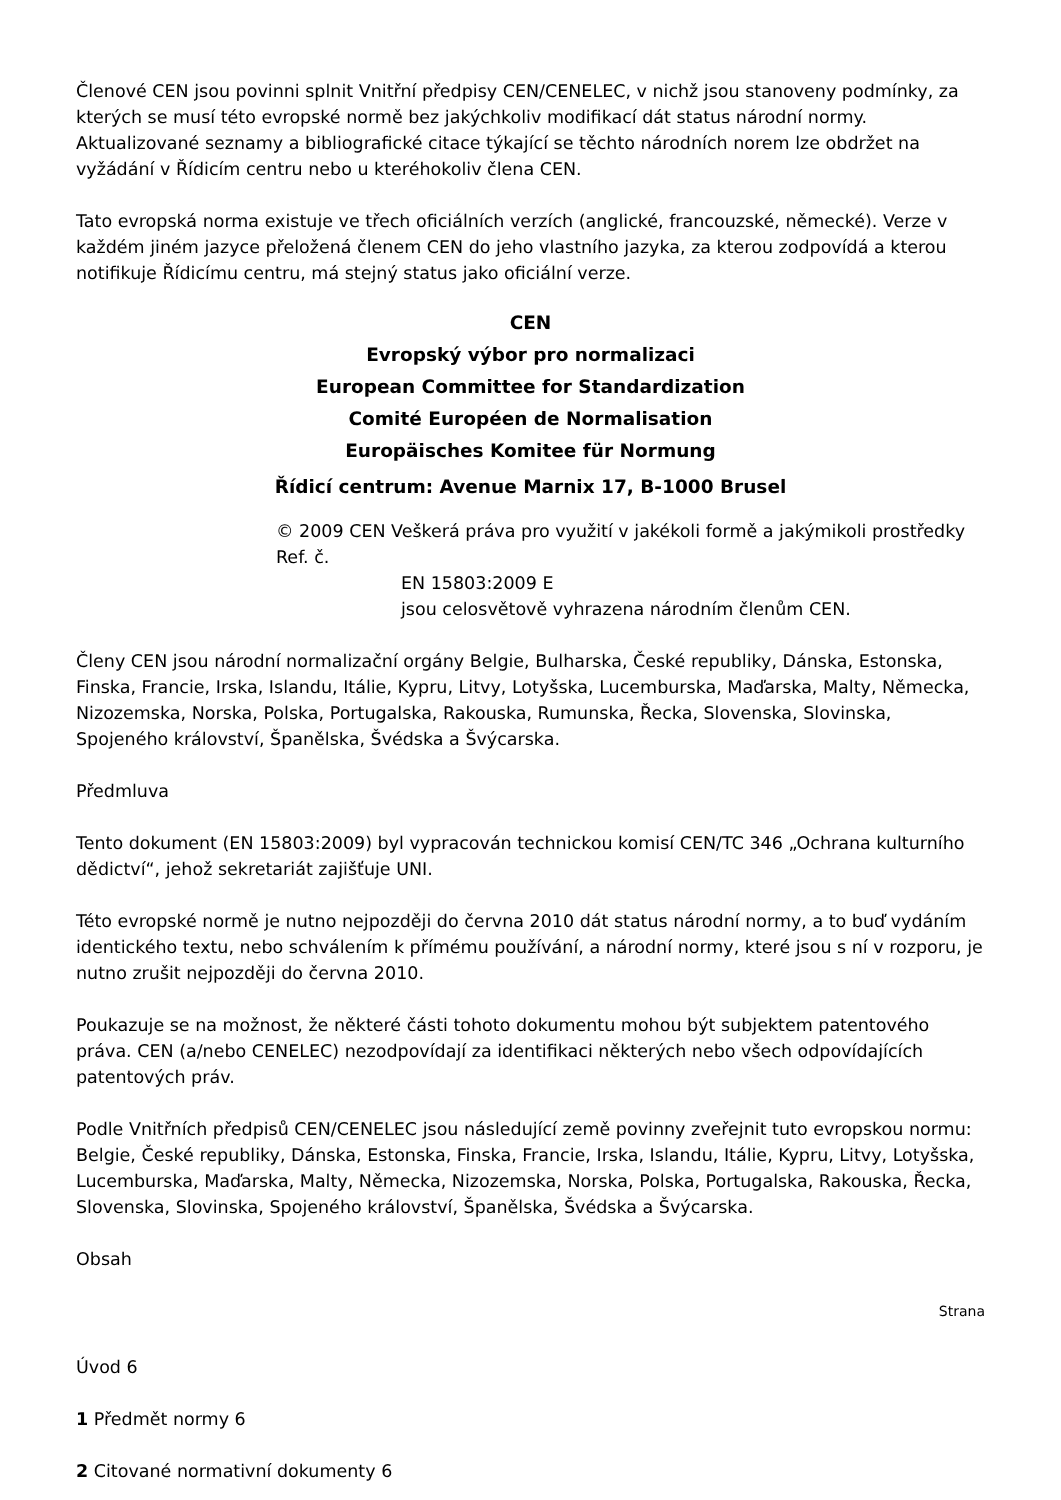Členové CEN jsou povinni splnit Vnitřní předpisy CEN/CENELEC, v nichž jsou stanoveny podmínky, za kterých se musí této evropské normě bez jakýchkoliv modifikací dát status národní normy. Aktualizované seznamy a bibliografické citace týkající se těchto národních norem lze obdržet na vyžádání v Řídicím centru nebo u kteréhokoliv člena CEN.
Tato evropská norma existuje ve třech oficiálních verzích (anglické, francouzské, německé). Verze v každém jiném jazyce přeložená členem CEN do jeho vlastního jazyka, za kterou zodpovídá a kterou notifikuje Řídicímu centru, má stejný status jako oficiální verze.
CEN
Evropský výbor pro normalizaci
European Committee for Standardization
Comité Européen de Normalisation
Europäisches Komitee für Normung
Řídicí centrum: Avenue Marnix 17, B-1000 Brusel
© 2009 CEN Veškerá práva pro využití v jakékoli formě a jakýmikoli prostředky Ref. č.
EN 15803:2009 E
jsou celosvětově vyhrazena národním členům CEN.
Členy CEN jsou národní normalizační orgány Belgie, Bulharska, České republiky, Dánska, Estonska, Finska, Francie, Irska, Islandu, Itálie, Kypru, Litvy, Lotyšska, Lucemburska, Maďarska, Malty, Německa, Nizozemska, Norska, Polska, Portugalska, Rakouska, Rumunska, Řecka, Slovenska, Slovinska, Spojeného království, Španělska, Švédska a Švýcarska.
Předmluva
Tento dokument (EN 15803:2009) byl vypracován technickou komisí CEN/TC 346 „Ochrana kulturního dědictví“, jehož sekretariát zajišťuje UNI.
Této evropské normě je nutno nejpozději do června 2010 dát status národní normy, a to buď vydáním identického textu, nebo schválením k přímému používání, a národní normy, které jsou s ní v rozporu, je nutno zrušit nejpozději do června 2010.
Poukazuje se na možnost, že některé části tohoto dokumentu mohou být subjektem patentového práva. CEN (a/nebo CENELEC) nezodpovídají za identifikaci některých nebo všech odpovídajících patentových práv.
Podle Vnitřních předpisů CEN/CENELEC jsou následující země povinny zveřejnit tuto evropskou normu: Belgie, České republiky, Dánska, Estonska, Finska, Francie, Irska, Islandu, Itálie, Kypru, Litvy, Lotyšska, Lucemburska, Maďarska, Malty, Německa, Nizozemska, Norska, Polska, Portugalska, Rakouska, Řecka, Slovenska, Slovinska, Spojeného království, Španělska, Švédska a Švýcarska.
Obsah
Strana
Úvod 6
1 Předmět normy 6
2 Citované normativní dokumenty 6